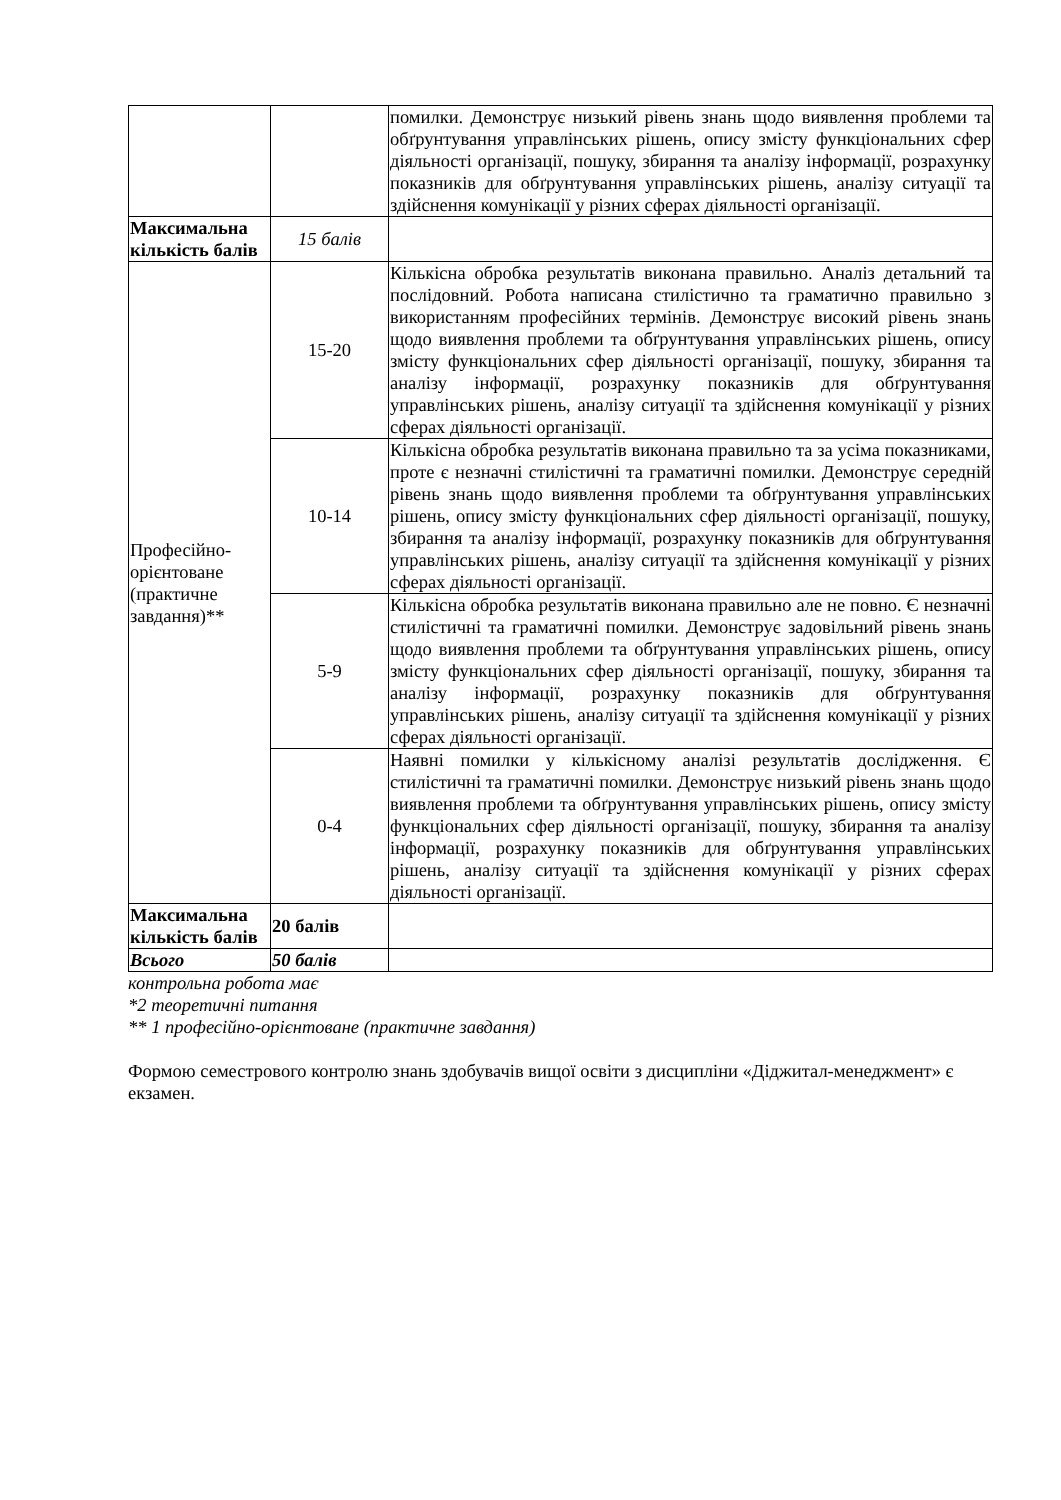| | | помилки. Демонструє низький рівень знань щодо виявлення проблеми та обґрунтування управлінських рішень, опису змісту функціональних сфер діяльності організації, пошуку, збирання та аналізу інформації, розрахунку показників для обґрунтування управлінських рішень, аналізу ситуації та здійснення комунікації у різних сферах діяльності організації. |
| Максимальна кількість балів | 15 балів | |
| Професійно-орієнтоване (практичне завдання)** | 15-20 | Кількісна обробка результатів виконана правильно. Аналіз детальний та послідовний. Робота написана стилістично та граматично правильно з використанням професійних термінів. Демонструє високий рівень знань щодо виявлення проблеми та обґрунтування управлінських рішень, опису змісту функціональних сфер діяльності організації, пошуку, збирання та аналізу інформації, розрахунку показників для обґрунтування управлінських рішень, аналізу ситуації та здійснення комунікації у різних сферах діяльності організації. |
| | 10-14 | Кількісна обробка результатів виконана правильно та за усіма показниками, проте є незначні стилістичні та граматичні помилки. Демонструє середній рівень знань щодо виявлення проблеми та обґрунтування управлінських рішень, опису змісту функціональних сфер діяльності організації, пошуку, збирання та аналізу інформації, розрахунку показників для обґрунтування управлінських рішень, аналізу ситуації та здійснення комунікації у різних сферах діяльності організації. |
| | 5-9 | Кількісна обробка результатів виконана правильно але не повно. Є незначні стилістичні та граматичні помилки. Демонструє задовільний рівень знань щодо виявлення проблеми та обґрунтування управлінських рішень, опису змісту функціональних сфер діяльності організації, пошуку, збирання та аналізу інформації, розрахунку показників для обґрунтування управлінських рішень, аналізу ситуації та здійснення комунікації у різних сферах діяльності організації. |
| | 0-4 | Наявні помилки у кількісному аналізі результатів дослідження. Є стилістичні та граматичні помилки. Демонструє низький рівень знань щодо виявлення проблеми та обґрунтування управлінських рішень, опису змісту функціональних сфер діяльності організації, пошуку, збирання та аналізу інформації, розрахунку показників для обґрунтування управлінських рішень, аналізу ситуації та здійснення комунікації у різних сферах діяльності організації. |
| Максимальна кількість балів | 20 балів | |
| Всього | 50 балів | |
контрольна робота має
*2 теоретичні питання
** 1 професійно-орієнтоване (практичне завдання)
Формою семестрового контролю знань здобувачів вищої освіти з дисципліни «Діджитал-менеджмент» є екзамен.